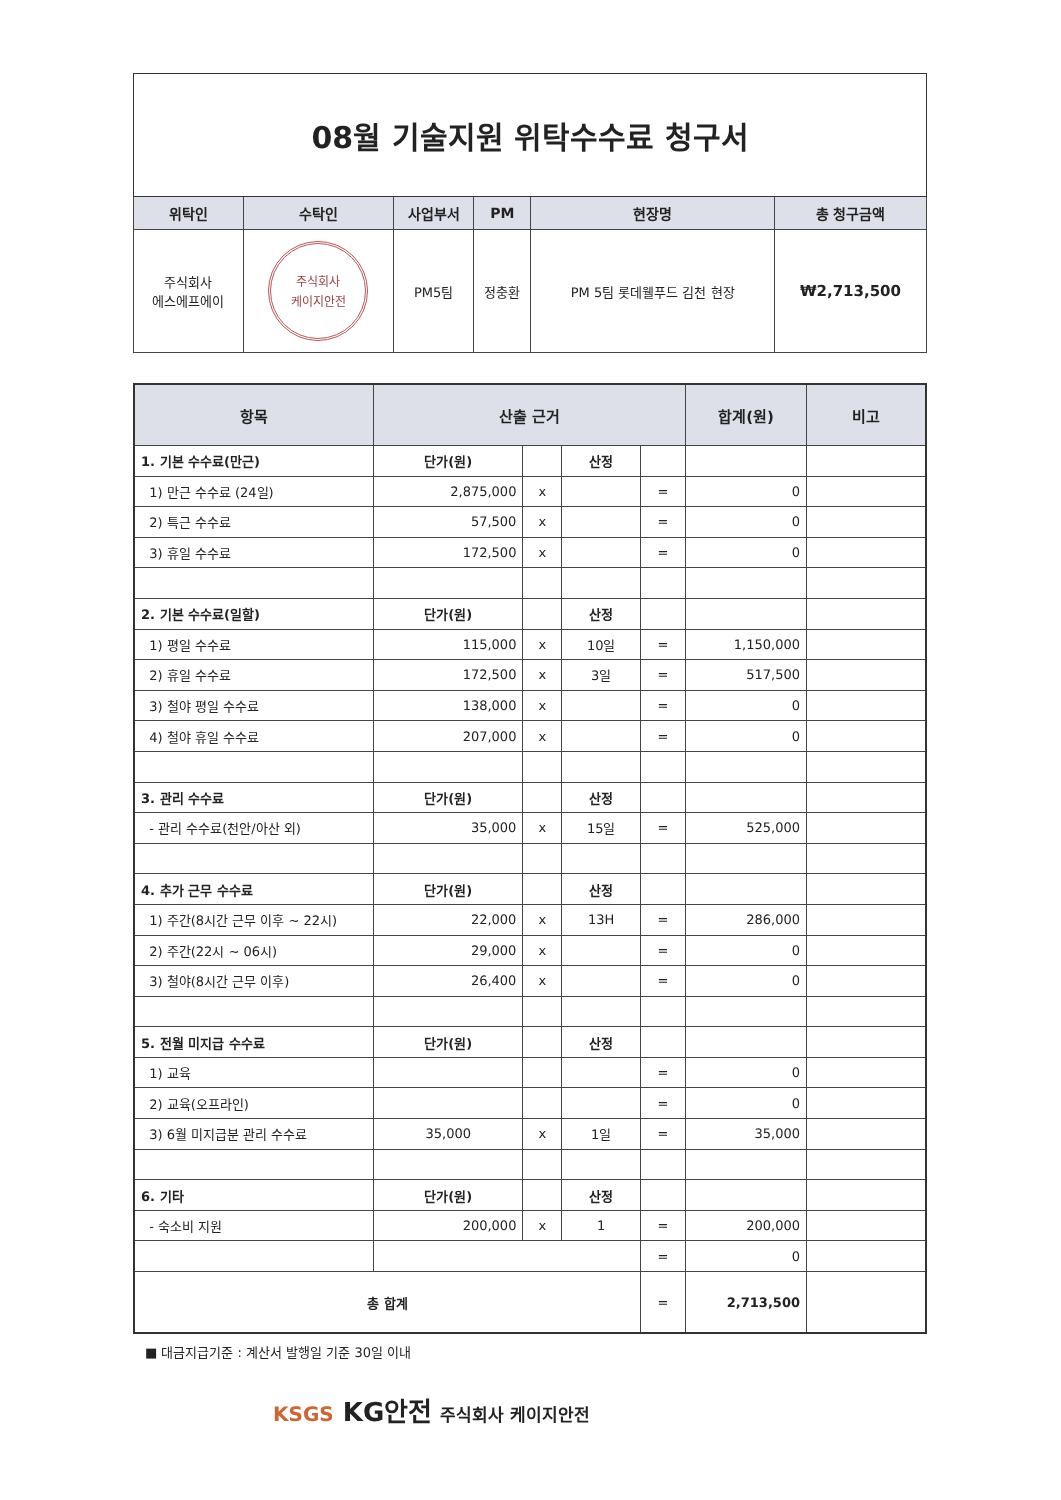| 08월 기술지원 위탁수수료 청구서 | | | | | |
| 위탁인 | 수탁인 | 사업부서 | PM | 현장명 | 총 청구금액 |
| 주식회사 에스에프에이 | 주식회사 케이지안전 | PM5팀 | 정충환 | PM 5팀 롯데웰푸드 김천 현장 | ₩2,713,500 |
| 항목 | 산출 근거 | | | | 합계(원) | 비고 |
| --- | --- | --- | --- | --- | --- | --- |
| 1. 기본 수수료(만근) | 단가(원) | | 산정 | | | |
| 1) 만근 수수료 (24일) | 2,875,000 | x | | = | 0 | |
| 2) 특근 수수료 | 57,500 | x | | = | 0 | |
| 3) 휴일 수수료 | 172,500 | x | | = | 0 | |
| 2. 기본 수수료(일할) | 단가(원) | | 산정 | | | |
| 1) 평일 수수료 | 115,000 | x | 10일 | = | 1,150,000 | |
| 2) 휴일 수수료 | 172,500 | x | 3일 | = | 517,500 | |
| 3) 철야 평일 수수료 | 138,000 | x | | = | 0 | |
| 4) 철야 휴일 수수료 | 207,000 | x | | = | 0 | |
| 3. 관리 수수료 | 단가(원) | | 산정 | | | |
| - 관리 수수료(천안/아산 외) | 35,000 | x | 15일 | = | 525,000 | |
| 4. 추가 근무 수수료 | 단가(원) | | 산정 | | | |
| 1) 주간(8시간 근무 이후 ~ 22시) | 22,000 | x | 13H | = | 286,000 | |
| 2) 주간(22시 ~ 06시) | 29,000 | x | | = | 0 | |
| 3) 철야(8시간 근무 이후) | 26,400 | x | | = | 0 | |
| 5. 전월 미지급 수수료 | 단가(원) | | 산정 | | | |
| 1) 교육 | | | | = | 0 | |
| 2) 교육(오프라인) | | | | = | 0 | |
| 3) 6월 미지급분 관리 수수료 | 35,000 | x | 1일 | = | 35,000 | |
| 6. 기타 | 단가(원) | | 산정 | | | |
| - 숙소비 지원 | 200,000 | x | 1 | = | 200,000 | |
| | | | | = | 0 | |
| 총 합계 | | | | = | 2,713,500 | |
■ 대금지급기준 : 계산서 발행일 기준 30일 이내
KSGS KG안전 주식회사 케이지안전